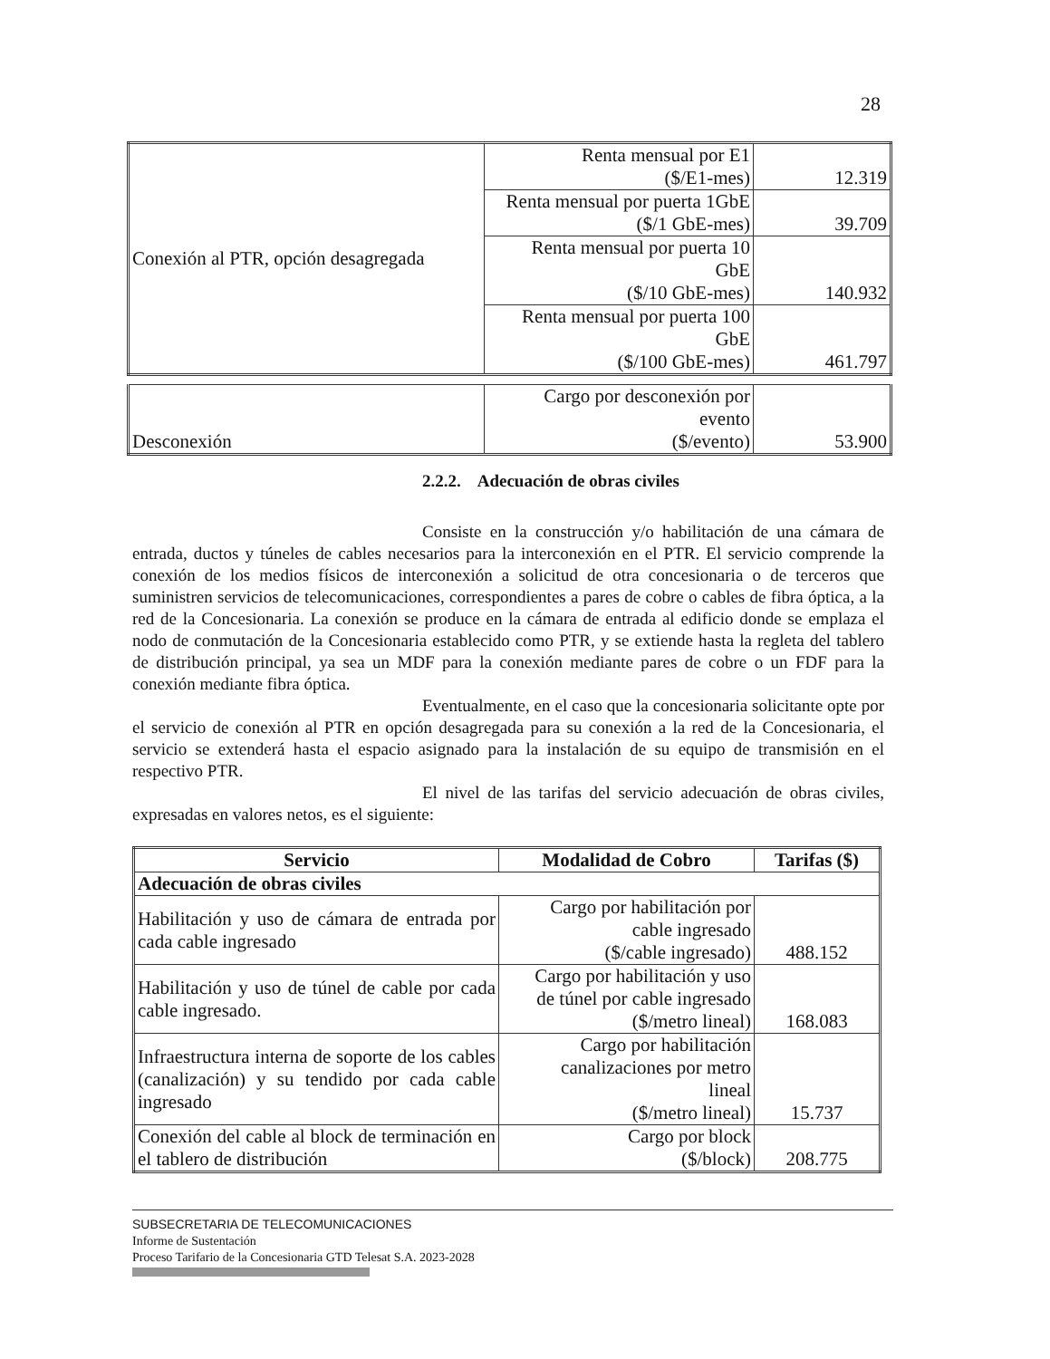28
| Conexión al PTR, opción desagregada | Renta mensual por E1 ($/E1-mes) | 12.319 |
| | Renta mensual por puerta 1GbE ($/1 GbE-mes) | 39.709 |
| | Renta mensual por puerta 10 GbE ($/10 GbE-mes) | 140.932 |
| | Renta mensual por puerta 100 GbE ($/100 GbE-mes) | 461.797 |
| Desconexión | Cargo por desconexión por evento ($/evento) | 53.900 |
2.2.2. Adecuación de obras civiles
Consiste en la construcción y/o habilitación de una cámara de entrada, ductos y túneles de cables necesarios para la interconexión en el PTR. El servicio comprende la conexión de los medios físicos de interconexión a solicitud de otra concesionaria o de terceros que suministren servicios de telecomunicaciones, correspondientes a pares de cobre o cables de fibra óptica, a la red de la Concesionaria. La conexión se produce en la cámara de entrada al edificio donde se emplaza el nodo de conmutación de la Concesionaria establecido como PTR, y se extiende hasta la regleta del tablero de distribución principal, ya sea un MDF para la conexión mediante pares de cobre o un FDF para la conexión mediante fibra óptica.
Eventualmente, en el caso que la concesionaria solicitante opte por el servicio de conexión al PTR en opción desagregada para su conexión a la red de la Concesionaria, el servicio se extenderá hasta el espacio asignado para la instalación de su equipo de transmisión en el respectivo PTR.
El nivel de las tarifas del servicio adecuación de obras civiles, expresadas en valores netos, es el siguiente:
| Servicio | Modalidad de Cobro | Tarifas ($) |
| --- | --- | --- |
| Adecuación de obras civiles | | |
| Habilitación y uso de cámara de entrada por cada cable ingresado | Cargo por habilitación por cable ingresado ($/cable ingresado) | 488.152 |
| Habilitación y uso de túnel de cable por cada cable ingresado. | Cargo por habilitación y uso de túnel por cable ingresado ($/metro lineal) | 168.083 |
| Infraestructura interna de soporte de los cables (canalización) y su tendido por cada cable ingresado | Cargo por habilitación canalizaciones por metro lineal ($/metro lineal) | 15.737 |
| Conexión del cable al block de terminación en el tablero de distribución | Cargo por block ($/block) | 208.775 |
SUBSECRETARIA DE TELECOMUNICACIONES
Informe de Sustentación
Proceso Tarifario de la Concesionaria GTD Telesat S.A. 2023-2028